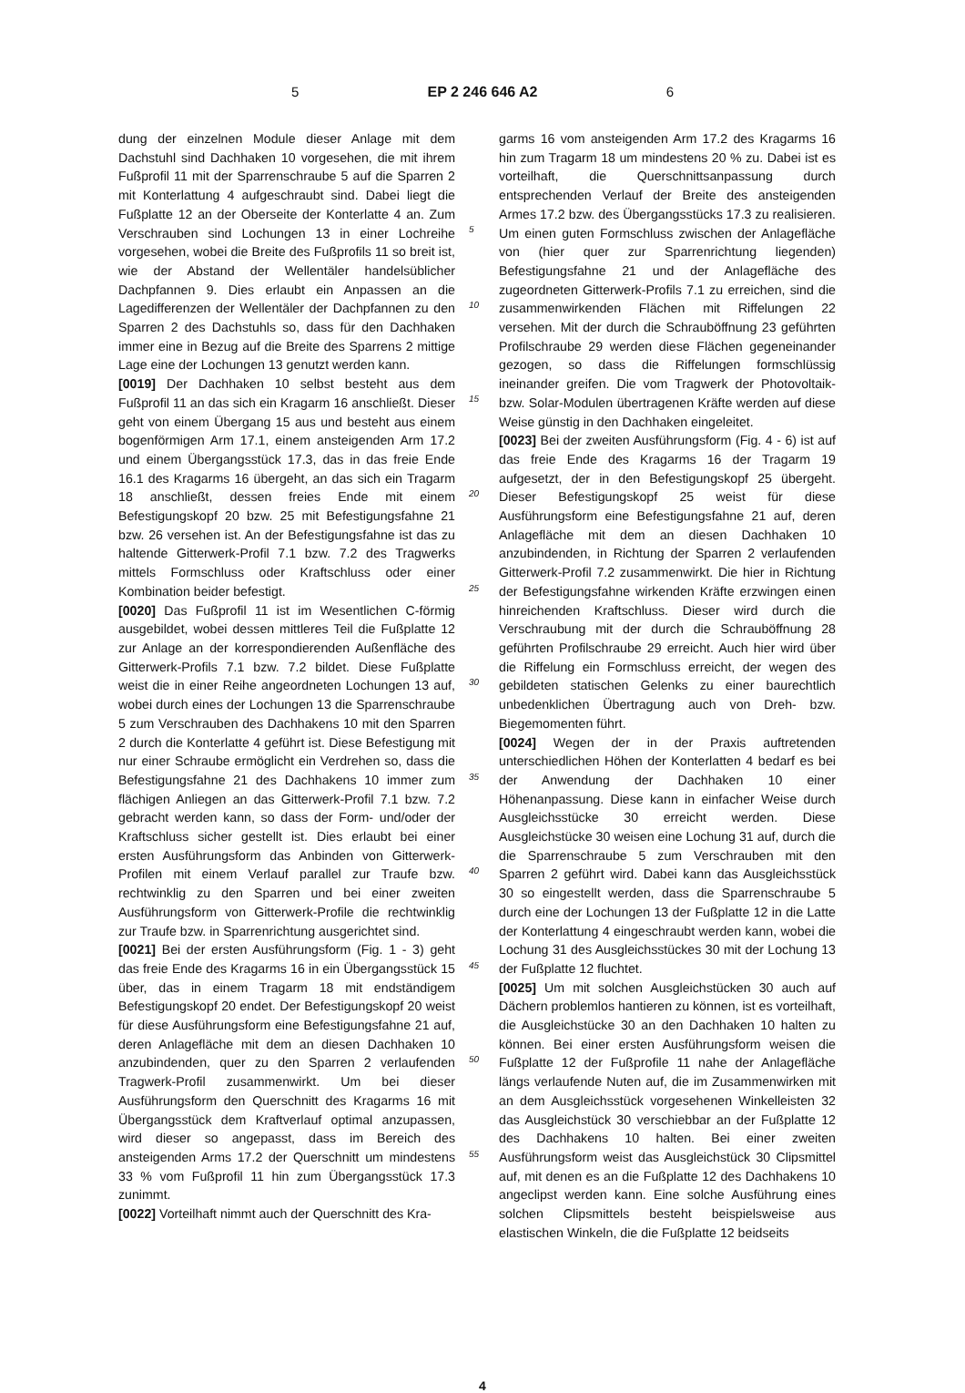5 EP 2 246 646 A2 6
dung der einzelnen Module dieser Anlage mit dem Dachstuhl sind Dachhaken 10 vorgesehen, die mit ihrem Fußprofil 11 mit der Sparrenschraube 5 auf die Sparren 2 mit Konterlattung 4 aufgeschraubt sind. Dabei liegt die Fußplatte 12 an der Oberseite der Konterlatte 4 an. Zum Verschrauben sind Lochungen 13 in einer Lochreihe vorgesehen, wobei die Breite des Fußprofils 11 so breit ist, wie der Abstand der Wellentäler handelsüblicher Dachpfannen 9. Dies erlaubt ein Anpassen an die Lagedifferenzen der Wellentäler der Dachpfannen zu den Sparren 2 des Dachstuhls so, dass für den Dachhaken immer eine in Bezug auf die Breite des Sparrens 2 mittige Lage eine der Lochungen 13 genutzt werden kann.
[0019] Der Dachhaken 10 selbst besteht aus dem Fußprofil 11 an das sich ein Kragarm 16 anschließt. Dieser geht von einem Übergang 15 aus und besteht aus einem bogenförmigen Arm 17.1, einem ansteigenden Arm 17.2 und einem Übergangsstück 17.3, das in das freie Ende 16.1 des Kragarms 16 übergeht, an das sich ein Tragarm 18 anschließt, dessen freies Ende mit einem Befestigungskopf 20 bzw. 25 mit Befestigungsfahne 21 bzw. 26 versehen ist. An der Befestigungsfahne ist das zu haltende Gitterwerk-Profil 7.1 bzw. 7.2 des Tragwerks mittels Formschluss oder Kraftschluss oder einer Kombination beider befestigt.
[0020] Das Fußprofil 11 ist im Wesentlichen C-förmig ausgebildet, wobei dessen mittleres Teil die Fußplatte 12 zur Anlage an der korrespondierenden Außenfläche des Gitterwerk-Profils 7.1 bzw. 7.2 bildet. Diese Fußplatte weist die in einer Reihe angeordneten Lochungen 13 auf, wobei durch eines der Lochungen 13 die Sparrenschraube 5 zum Verschrauben des Dachhakens 10 mit den Sparren 2 durch die Konterlatte 4 geführt ist. Diese Befestigung mit nur einer Schraube ermöglicht ein Verdrehen so, dass die Befestigungsfahne 21 des Dachhakens 10 immer zum flächigen Anliegen an das Gitterwerk-Profil 7.1 bzw. 7.2 gebracht werden kann, so dass der Form- und/oder der Kraftschluss sicher gestellt ist. Dies erlaubt bei einer ersten Ausführungsform das Anbinden von Gitterwerk-Profilen mit einem Verlauf parallel zur Traufe bzw. rechtwinklig zu den Sparren und bei einer zweiten Ausführungsform von Gitterwerk-Profile die rechtwinklig zur Traufe bzw. in Sparrenrichtung ausgerichtet sind.
[0021] Bei der ersten Ausführungsform (Fig. 1 - 3) geht das freie Ende des Kragarms 16 in ein Übergangsstück 15 über, das in einem Tragarm 18 mit endständigem Befestigungskopf 20 endet. Der Befestigungskopf 20 weist für diese Ausführungsform eine Befestigungsfahne 21 auf, deren Anlagefläche mit dem an diesen Dachhaken 10 anzubindenden, quer zu den Sparren 2 verlaufenden Tragwerk-Profil zusammenwirkt. Um bei dieser Ausführungsform den Querschnitt des Kragarms 16 mit Übergangsstück dem Kraftverlauf optimal anzupassen, wird dieser so angepasst, dass im Bereich des ansteigenden Arms 17.2 der Querschnitt um mindestens 33 % vom Fußprofil 11 hin zum Übergangsstück 17.3 zunimmt.
[0022] Vorteilhaft nimmt auch der Querschnitt des Kra-
5
10
15
20
25
30
35
40
45
50
55
garms 16 vom ansteigenden Arm 17.2 des Kragarms 16 hin zum Tragarm 18 um mindestens 20 % zu. Dabei ist es vorteilhaft, die Querschnittsanpassung durch entsprechenden Verlauf der Breite des ansteigenden Armes 17.2 bzw. des Übergangsstücks 17.3 zu realisieren. Um einen guten Formschluss zwischen der Anlagefläche von (hier quer zur Sparrenrichtung liegenden) Befestigungsfahne 21 und der Anlagefläche des zugeordneten Gitterwerk-Profils 7.1 zu erreichen, sind die zusammenwirkenden Flächen mit Riffelungen 22 versehen. Mit der durch die Schrauböffnung 23 geführten Profilschraube 29 werden diese Flächen gegeneinander gezogen, so dass die Riffelungen formschlüssig ineinander greifen. Die vom Tragwerk der Photovoltaik- bzw. Solar-Modulen übertragenen Kräfte werden auf diese Weise günstig in den Dachhaken eingeleitet.
[0023] Bei der zweiten Ausführungsform (Fig. 4 - 6) ist auf das freie Ende des Kragarms 16 der Tragarm 19 aufgesetzt, der in den Befestigungskopf 25 übergeht. Dieser Befestigungskopf 25 weist für diese Ausführungsform eine Befestigungsfahne 21 auf, deren Anlagefläche mit dem an diesen Dachhaken 10 anzubindenden, in Richtung der Sparren 2 verlaufenden Gitterwerk-Profil 7.2 zusammenwirkt. Die hier in Richtung der Befestigungsfahne wirkenden Kräfte erzwingen einen hinreichenden Kraftschluss. Dieser wird durch die Verschraubung mit der durch die Schrauböffnung 28 geführten Profilschraube 29 erreicht. Auch hier wird über die Riffelung ein Formschluss erreicht, der wegen des gebildeten statischen Gelenks zu einer baurechtlich unbedenklichen Übertragung auch von Dreh- bzw. Biegemomenten führt.
[0024] Wegen der in der Praxis auftretenden unterschiedlichen Höhen der Konterlatten 4 bedarf es bei der Anwendung der Dachhaken 10 einer Höhenanpassung. Diese kann in einfacher Weise durch Ausgleichsstücke 30 erreicht werden. Diese Ausgleichstücke 30 weisen eine Lochung 31 auf, durch die die Sparrenschraube 5 zum Verschrauben mit den Sparren 2 geführt wird. Dabei kann das Ausgleichsstück 30 so eingestellt werden, dass die Sparrenschraube 5 durch eine der Lochungen 13 der Fußplatte 12 in die Latte der Konterlattung 4 eingeschraubt werden kann, wobei die Lochung 31 des Ausgleichsstückes 30 mit der Lochung 13 der Fußplatte 12 fluchtet.
[0025] Um mit solchen Ausgleichstücken 30 auch auf Dächern problemlos hantieren zu können, ist es vorteilhaft, die Ausgleichstücke 30 an den Dachhaken 10 halten zu können. Bei einer ersten Ausführungsform weisen die Fußplatte 12 der Fußprofile 11 nahe der Anlagefläche längs verlaufende Nuten auf, die im Zusammenwirken mit an dem Ausgleichsstück vorgesehenen Winkelleisten 32 das Ausgleichstück 30 verschiebbar an der Fußplatte 12 des Dachhakens 10 halten. Bei einer zweiten Ausführungsform weist das Ausgleichstück 30 Clipsmittel auf, mit denen es an die Fußplatte 12 des Dachhakens 10 angeclipst werden kann. Eine solche Ausführung eines solchen Clipsmittels besteht beispielsweise aus elastischen Winkeln, die die Fußplatte 12 beidseits
4